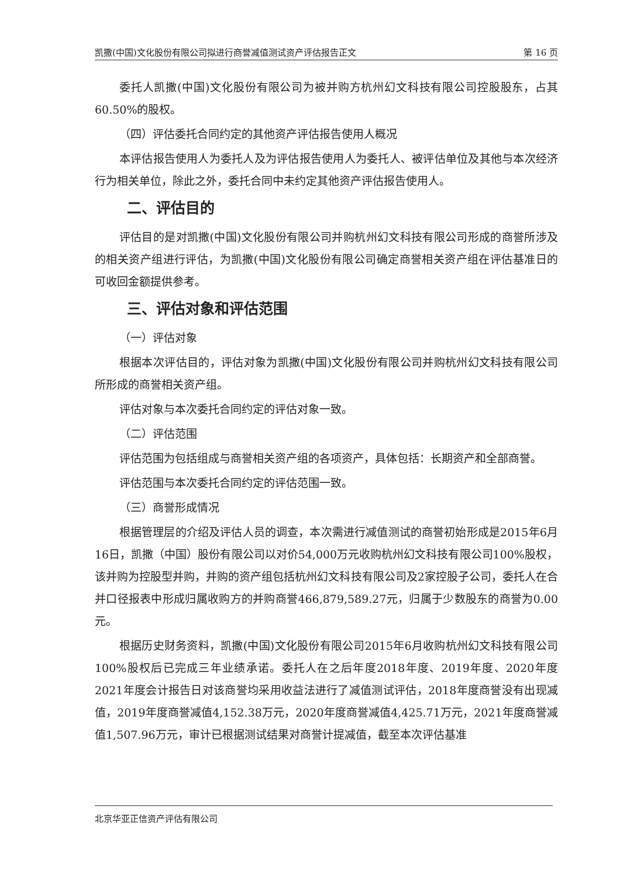凯撒(中国)文化股份有限公司拟进行商誉减值测试资产评估报告正文 第 16 页
委托人凯撒(中国)文化股份有限公司为被并购方杭州幻文科技有限公司控股股东，占其 60.50%的股权。
（四）评估委托合同约定的其他资产评估报告使用人概况
本评估报告使用人为委托人及为评估报告使用人为委托人、被评估单位及其他与本次经济行为相关单位，除此之外，委托合同中未约定其他资产评估报告使用人。
二、评估目的
评估目的是对凯撒(中国)文化股份有限公司并购杭州幻文科技有限公司形成的商誉所涉及的相关资产组进行评估，为凯撒(中国)文化股份有限公司确定商誉相关资产组在评估基准日的可收回金额提供参考。
三、评估对象和评估范围
（一）评估对象
根据本次评估目的，评估对象为凯撒(中国)文化股份有限公司并购杭州幻文科技有限公司所形成的商誉相关资产组。
评估对象与本次委托合同约定的评估对象一致。
（二）评估范围
评估范围为包括组成与商誉相关资产组的各项资产，具体包括：长期资产和全部商誉。
评估范围与本次委托合同约定的评估范围一致。
（三）商誉形成情况
根据管理层的介绍及评估人员的调查，本次需进行减值测试的商誉初始形成是2015年6月16日，凯撒（中国）股份有限公司以对价54,000万元收购杭州幻文科技有限公司100%股权，该并购为控股型并购，并购的资产组包括杭州幻文科技有限公司及2家控股子公司，委托人在合并口径报表中形成归属收购方的并购商誉466,879,589.27元，归属于少数股东的商誉为0.00元。
根据历史财务资料，凯撒(中国)文化股份有限公司2015年6月收购杭州幻文科技有限公司100%股权后已完成三年业绩承诺。委托人在之后年度2018年度、2019年度、2020年度2021年度会计报告日对该商誉均采用收益法进行了减值测试评估，2018年度商誉没有出现减值，2019年度商誉减值4,152.38万元，2020年度商誉减值4,425.71万元，2021年度商誉减值1,507.96万元，审计已根据测试结果对商誉计提减值，截至本次评估基准
北京华亚正信资产评估有限公司